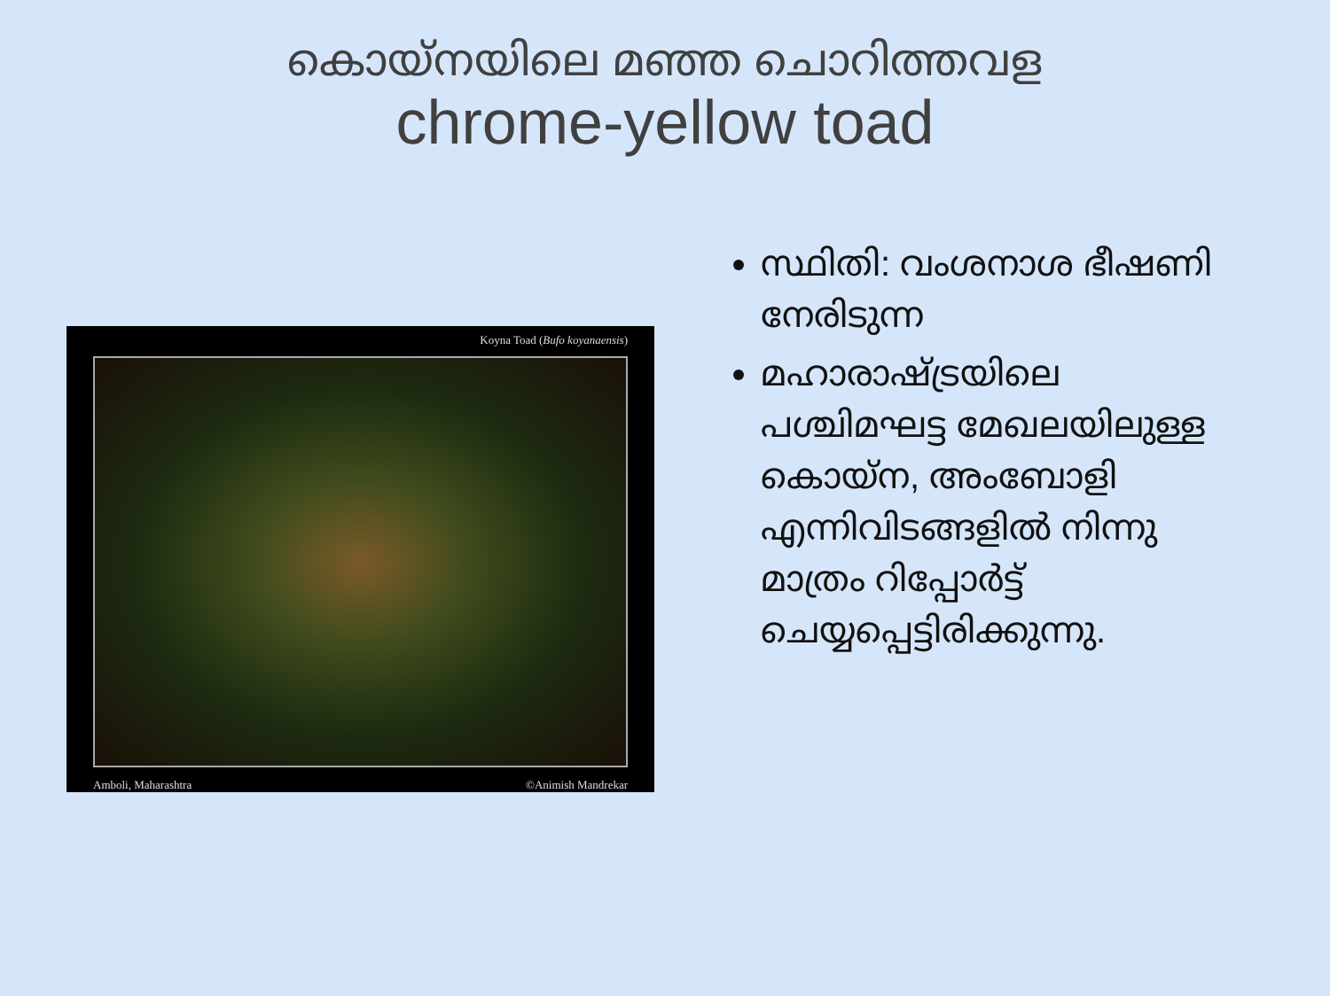കൊയ്നയിലെ മഞ്ഞ ചൊറിത്തവള
chrome-yellow toad
Koyna Toad (Bufo koyanaensis)
Amboli, Maharashtra ©Animish Mandrekar
സ്ഥിതി: വംശനാശ ഭീഷണി നേരിടുന്ന
മഹാരാഷ്ട്രയിലെ പശ്ചിമഘട്ട മേഖലയിലുള്ള കൊയ്ന, അംബോളി എന്നിവിടങ്ങളിൽ നിന്നു മാത്രം റിപ്പോർട്ട് ചെയ്യപ്പെട്ടിരിക്കുന്നു.